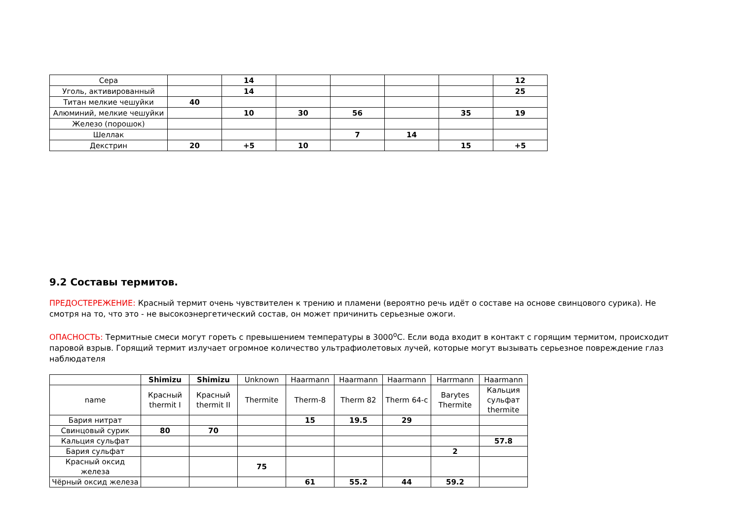| Сера | | 14 | | | | | 12 |
| Уголь, активированный | | 14 | | | | | 25 |
| Титан мелкие чешуйки | 40 | | | | | | |
| Алюминий, мелкие чешуйки | | 10 | 30 | 56 | | 35 | 19 |
| Железо (порошок) | | | | | | | |
| Шеллак | | | | 7 | 14 | | |
| Декстрин | 20 | +5 | 10 | | | 15 | +5 |
9.2 Составы термитов.
ПРЕДОСТЕРЕЖЕНИЕ: Красный термит очень чувствителен к трению и пламени (вероятно речь идёт о составе на основе свинцового сурика). Не смотря на то, что это - не высокоэнергетический состав, он может причинить серьезные ожоги.
ОПАСНОСТЬ: Термитные смеси могут гореть с превышением температуры в 3000<sup>o</sup>C. Если вода входит в контакт с горящим термитом, происходит паровой взрыв. Горящий термит излучает огромное количество ультрафиолетовых лучей, которые могут вызывать серьезное повреждение глаз наблюдателя
| | Shimizu | Shimizu | Unknown | Haarmann | Haarmann | Haarmann | Harrmann | Haarmann |
| --- | --- | --- | --- | --- | --- | --- | --- | --- |
| name | Красный thermit I | Красный thermit II | Thermite | Therm-8 | Therm 82 | Therm 64-c | Barytes Thermite | Кальция сульфат thermite |
| Бария нитрат | | | | 15 | 19.5 | 29 | | |
| Свинцовый сурик | 80 | 70 | | | | | | |
| Кальция сульфат | | | | | | | | 57.8 |
| Бария сульфат | | | | | | | 2 | |
| Красный оксид железа | | | 75 | | | | | |
| Чёрный оксид железа | | | | 61 | 55.2 | 44 | 59.2 | |